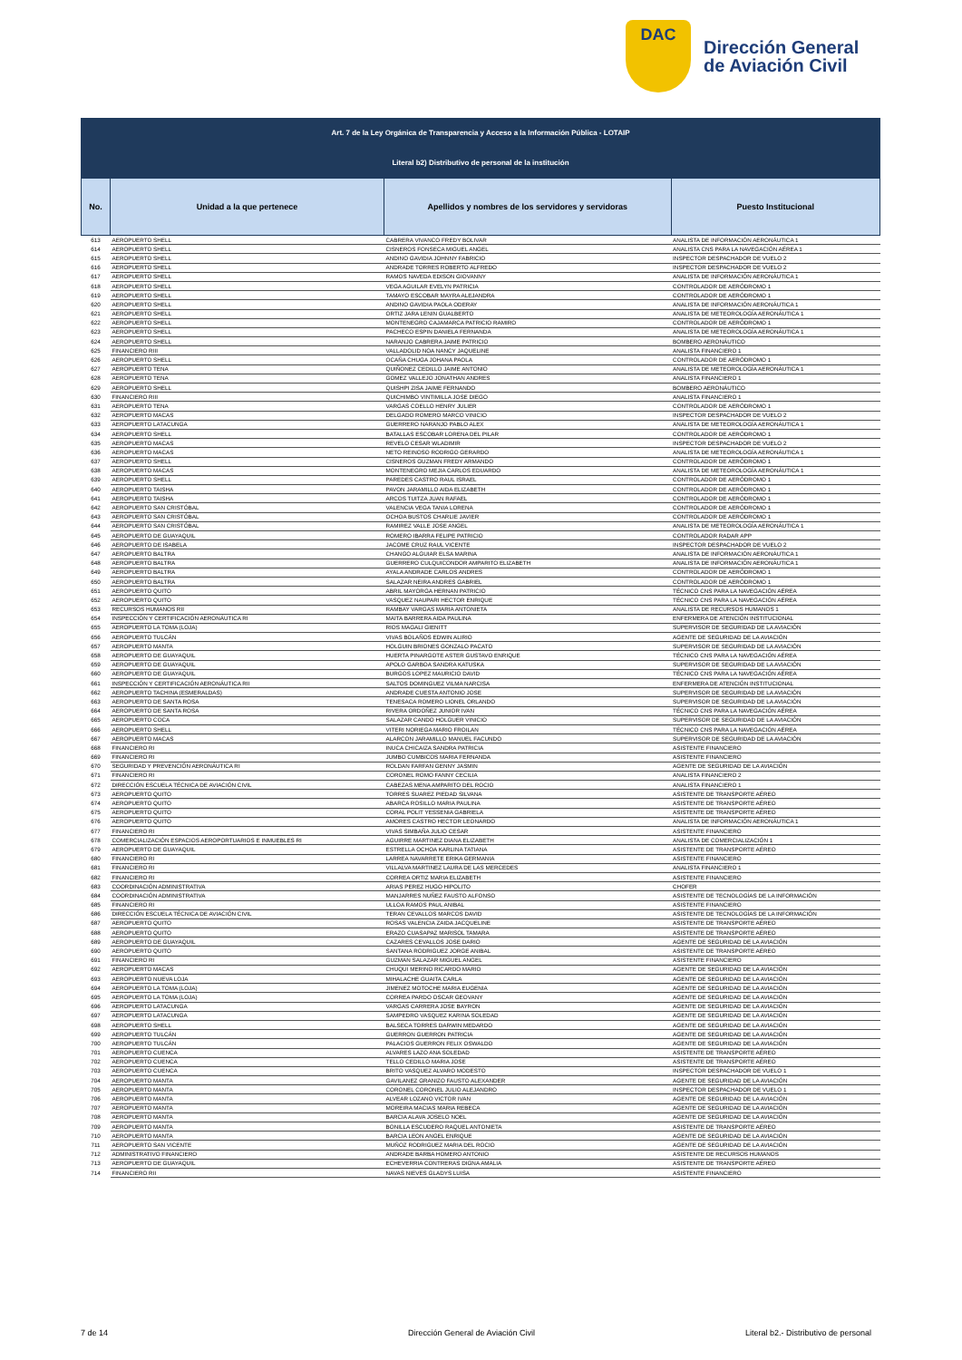DAC
Dirección General
de Aviación Civil
| Art. 7 de la Ley Orgánica de Transparencia y Acceso a la Información Pública - LOTAIP | | | |
| Literal b2) Distributivo de personal de la institución | | | |
| No. | Unidad a la que pertenece | Apellidos y nombres de los servidores y servidoras | Puesto Institucional |
| 613 | AEROPUERTO SHELL | CABRERA VIVANCO FREDY BOLIVAR | ANALISTA DE INFORMACIÓN AERONÁUTICA 1 |
| 614 | AEROPUERTO SHELL | CISNEROS FONSECA MIGUEL ANGEL | ANALISTA CNS PARA LA NAVEGACIÓN AÉREA 1 |
| 615 | AEROPUERTO SHELL | ANDINO GAVIDIA JOHNNY FABRICIO | INSPECTOR DESPACHADOR DE VUELO 2 |
| 616 | AEROPUERTO SHELL | ANDRADE TORRES ROBERTO ALFREDO | INSPECTOR DESPACHADOR DE VUELO 2 |
| 617 | AEROPUERTO SHELL | RAMOS NAVEDA EDISON GIOVANNY | ANALISTA DE INFORMACIÓN AERONÁUTICA 1 |
| 618 | AEROPUERTO SHELL | VEGA AGUILAR EVELYN PATRICIA | CONTROLADOR DE AERÓDROMO 1 |
| 619 | AEROPUERTO SHELL | TAMAYO ESCOBAR MAYRA ALEJANDRA | CONTROLADOR DE AERÓDROMO 1 |
| 620 | AEROPUERTO SHELL | ANDINO GAVIDIA PAOLA ODERAY | ANALISTA DE INFORMACIÓN AERONÁUTICA 1 |
| 621 | AEROPUERTO SHELL | ORTIZ JARA LENIN GUALBERTO | ANALISTA DE METEOROLOGÍA AERONÁUTICA 1 |
| 622 | AEROPUERTO SHELL | MONTENEGRO CAJAMARCA PATRICIO RAMIRO | CONTROLADOR DE AERÓDROMO 1 |
| 623 | AEROPUERTO SHELL | PACHECO ESPIN DANIELA FERNANDA | ANALISTA DE METEOROLOGÍA AERONÁUTICA 1 |
| 624 | AEROPUERTO SHELL | NARANJO CABRERA JAIME PATRICIO | BOMBERO AERONÁUTICO |
| 625 | FINANCIERO RIII | VALLADOLID NOA NANCY JAQUELINE | ANALISTA FINANCIERO 1 |
| 626 | AEROPUERTO SHELL | OCAÑA CHUGA JOHANA PAOLA | CONTROLADOR DE AERÓDROMO 1 |
| 627 | AEROPUERTO TENA | QUIÑONEZ CEDILLO JAIME ANTONIO | ANALISTA DE METEOROLOGÍA AERONÁUTICA 1 |
| 628 | AEROPUERTO TENA | GOMEZ VALLEJO JONATHAN ANDRES | ANALISTA FINANCIERO 1 |
| 629 | AEROPUERTO SHELL | QUISHPI ZISA JAIME FERNANDO | BOMBERO AERONÁUTICO |
| 630 | FINANCIERO RIII | QUICHIMBO VINTIMILLA JOSE DIEGO | ANALISTA FINANCIERO 1 |
| 631 | AEROPUERTO TENA | VARGAS COELLO HENRY JULIER | CONTROLADOR DE AERÓDROMO 1 |
| 632 | AEROPUERTO MACAS | DELGADO ROMERO MARCO VINICIO | INSPECTOR DESPACHADOR DE VUELO 2 |
| 633 | AEROPUERTO LATACUNGA | GUERRERO NARANJO PABLO ALEX | ANALISTA DE METEOROLOGÍA AERONÁUTICA 1 |
| 634 | AEROPUERTO SHELL | BATALLAS ESCOBAR LORENA DEL PILAR | CONTROLADOR DE AERÓDROMO 1 |
| 635 | AEROPUERTO MACAS | REVELO CESAR WLADIMIR | INSPECTOR DESPACHADOR DE VUELO 2 |
| 636 | AEROPUERTO MACAS | NETO REINOSO RODRIGO GERARDO | ANALISTA DE METEOROLOGÍA AERONÁUTICA 1 |
| 637 | AEROPUERTO SHELL | CISNEROS GUZMAN FREDY ARMANDO | CONTROLADOR DE AERÓDROMO 1 |
| 638 | AEROPUERTO MACAS | MONTENEGRO MEJIA CARLOS EDUARDO | ANALISTA DE METEOROLOGÍA AERONÁUTICA 1 |
| 639 | AEROPUERTO SHELL | PAREDES CASTRO RAUL ISRAEL | CONTROLADOR DE AERÓDROMO 1 |
| 640 | AEROPUERTO TAISHA | PAVON JARAMILLO AIDA ELIZABETH | CONTROLADOR DE AERÓDROMO 1 |
| 641 | AEROPUERTO TAISHA | ARCOS TUITZA JUAN RAFAEL | CONTROLADOR DE AERÓDROMO 1 |
| 642 | AEROPUERTO SAN CRISTÓBAL | VALENCIA VEGA TANIA LORENA | CONTROLADOR DE AERÓDROMO 1 |
| 643 | AEROPUERTO SAN CRISTÓBAL | OCHOA BUSTOS CHARLIE JAVIER | CONTROLADOR DE AERÓDROMO 1 |
| 644 | AEROPUERTO SAN CRISTÓBAL | RAMIREZ VALLE JOSE ANGEL | ANALISTA DE METEOROLOGÍA AERONÁUTICA 1 |
| 645 | AEROPUERTO DE GUAYAQUIL | ROMERO IBARRA FELIPE PATRICIO | CONTROLADOR RADAR APP |
| 646 | AEROPUERTO DE ISABELA | JACOME CRUZ RAUL VICENTE | INSPECTOR DESPACHADOR DE VUELO 2 |
| 647 | AEROPUERTO BALTRA | CHANGO ALGUIAR ELSA MARINA | ANALISTA DE INFORMACIÓN AERONÁUTICA 1 |
| 648 | AEROPUERTO BALTRA | GUERRERO CULQUICONDOR AMPARITO ELIZABETH | ANALISTA DE INFORMACIÓN AERONÁUTICA 1 |
| 649 | AEROPUERTO BALTRA | AYALA ANDRADE CARLOS ANDRES | CONTROLADOR DE AERÓDROMO 1 |
| 650 | AEROPUERTO BALTRA | SALAZAR NEIRA ANDRES GABRIEL | CONTROLADOR DE AERÓDROMO 1 |
| 651 | AEROPUERTO QUITO | ABRIL MAYORGA HERNAN PATRICIO | TÉCNICO CNS PARA LA NAVEGACIÓN AÉREA |
| 652 | AEROPUERTO QUITO | VASQUEZ NAUPARI HECTOR ENRIQUE | TÉCNICO CNS PARA LA NAVEGACIÓN AÉREA |
| 653 | RECURSOS HUMANOS RII | RAMBAY VARGAS MARIA ANTONIETA | ANALISTA DE RECURSOS HUMANOS 1 |
| 654 | INSPECCIÓN Y CERTIFICACIÓN AERONÁUTICA RI | MAITA BARRERA AIDA PAULINA | ENFERMERA DE ATENCIÓN INSTITUCIONAL |
| 655 | AEROPUERTO LA TOMA (LOJA) | RIOS MAGALI GIENITT | SUPERVISOR DE SEGURIDAD DE LA AVIACIÓN |
| 656 | AEROPUERTO TULCÁN | VIVAS BOLAÑOS EDWIN ALIRIO | AGENTE DE SEGURIDAD DE LA AVIACIÓN |
| 657 | AEROPUERTO MANTA | HOLGUIN BRIONES GONZALO PACATO | SUPERVISOR DE SEGURIDAD DE LA AVIACIÓN |
| 658 | AEROPUERTO DE GUAYAQUIL | HUERTA PINARGOTE ASTER GUSTAVO ENRIQUE | TÉCNICO CNS PARA LA NAVEGACIÓN AÉREA |
| 659 | AEROPUERTO DE GUAYAQUIL | APOLO GARBOA SANDRA KATUSKA | SUPERVISOR DE SEGURIDAD DE LA AVIACIÓN |
| 660 | AEROPUERTO DE GUAYAQUIL | BURGOS LOPEZ MAURICIO DAVID | TÉCNICO CNS PARA LA NAVEGACIÓN AÉREA |
| 661 | INSPECCIÓN Y CERTIFICACIÓN AERONÁUTICA RII | SALTOS DOMINGUEZ VILMA NARCISA | ENFERMERA DE ATENCIÓN INSTITUCIONAL |
| 662 | AEROPUERTO TACHINA (ESMERALDAS) | ANDRADE CUESTA ANTONIO JOSE | SUPERVISOR DE SEGURIDAD DE LA AVIACIÓN |
| 663 | AEROPUERTO DE SANTA ROSA | TENESACA ROMERO LIONEL ORLANDO | SUPERVISOR DE SEGURIDAD DE LA AVIACIÓN |
| 664 | AEROPUERTO DE SANTA ROSA | RIVERA ORDOÑEZ JUNIOR IVAN | TÉCNICO CNS PARA LA NAVEGACIÓN AÉREA |
| 665 | AEROPUERTO COCA | SALAZAR CANDO HOLGUER VINICIO | SUPERVISOR DE SEGURIDAD DE LA AVIACIÓN |
| 666 | AEROPUERTO SHELL | VITERI NORIEGA MARIO FROILAN | TÉCNICO CNS PARA LA NAVEGACIÓN AÉREA |
| 667 | AEROPUERTO MACAS | ALARCON JARAMILLO MANUEL FACUNDO | SUPERVISOR DE SEGURIDAD DE LA AVIACIÓN |
| 668 | FINANCIERO RI | INUCA CHICAIZA SANDRA PATRICIA | ASISTENTE FINANCIERO |
| 669 | FINANCIERO RI | JUMBO CUMBICOS MARIA FERNANDA | ASISTENTE FINANCIERO |
| 670 | SEGURIDAD Y PREVENCIÓN AERONÁUTICA RI | ROLDAN FARFAN GENNY JASMIN | AGENTE DE SEGURIDAD DE LA AVIACIÓN |
| 671 | FINANCIERO RI | CORONEL ROMO FANNY CECILIA | ANALISTA FINANCIERO 2 |
| 672 | DIRECCIÓN ESCUELA TÉCNICA DE AVIACIÓN CIVIL | CABEZAS MENA AMPARITO DEL ROCIO | ANALISTA FINANCIERO 1 |
| 673 | AEROPUERTO QUITO | TORRES SUAREZ PIEDAD SILVANA | ASISTENTE DE TRANSPORTE AÉREO |
| 674 | AEROPUERTO QUITO | ABARCA ROSILLO MARIA PAULINA | ASISTENTE DE TRANSPORTE AÉREO |
| 675 | AEROPUERTO QUITO | CORAL POLIT YESSENIA GABRIELA | ASISTENTE DE TRANSPORTE AÉREO |
| 676 | AEROPUERTO QUITO | AMORES CASTRO HECTOR LEONARDO | ANALISTA DE INFORMACIÓN AERONÁUTICA 1 |
| 677 | FINANCIERO RI | VIVAS SIMBAÑA JULIO CESAR | ASISTENTE FINANCIERO |
| 678 | COMERCIALIZACIÓN ESPACIOS AEROPORTUARIOS E INMUEBLES RI | AGUIRRE MARTINEZ DIANA ELIZABETH | ANALISTA DE COMERCIALIZACIÓN 1 |
| 679 | AEROPUERTO DE GUAYAQUIL | ESTRELLA OCHOA KARLINA TATIANA | ASISTENTE DE TRANSPORTE AÉREO |
| 680 | FINANCIERO RI | LARREA NAVARRETE ERIKA GERMANIA | ASISTENTE FINANCIERO |
| 681 | FINANCIERO RI | VILLALVA MARTINEZ LAURA DE LAS MERCEDES | ANALISTA FINANCIERO 1 |
| 682 | FINANCIERO RI | CORREA ORTIZ MARIA ELIZABETH | ASISTENTE FINANCIERO |
| 683 | COORDINACIÓN ADMINISTRATIVA | ARIAS PEREZ HUGO HIPOLITO | CHOFER |
| 684 | COORDINACIÓN ADMINISTRATIVA | MANJARRES NUÑEZ FAUSTO ALFONSO | ASISTENTE DE TECNOLOGÍAS DE LA INFORMACIÓN |
| 685 | FINANCIERO RI | ULLOA RAMOS PAUL ANIBAL | ASISTENTE FINANCIERO |
| 686 | DIRECCIÓN ESCUELA TÉCNICA DE AVIACIÓN CIVIL | TERAN CEVALLOS MARCOS DAVID | ASISTENTE DE TECNOLOGÍAS DE LA INFORMACIÓN |
| 687 | AEROPUERTO QUITO | ROSAS VALENCIA ZAIDA JACQUELINE | ASISTENTE DE TRANSPORTE AÉREO |
| 688 | AEROPUERTO QUITO | ERAZO CUASAPAZ MARISOL TAMARA | ASISTENTE DE TRANSPORTE AÉREO |
| 689 | AEROPUERTO DE GUAYAQUIL | CAZARES CEVALLOS JOSE DARIO | AGENTE DE SEGURIDAD DE LA AVIACIÓN |
| 690 | AEROPUERTO QUITO | SANTANA RODRIGUEZ JORGE ANIBAL | ASISTENTE DE TRANSPORTE AÉREO |
| 691 | FINANCIERO RI | GUZMAN SALAZAR MIGUEL ANGEL | ASISTENTE FINANCIERO |
| 692 | AEROPUERTO MACAS | CHUQUI MERINO RICARDO MARIO | AGENTE DE SEGURIDAD DE LA AVIACIÓN |
| 693 | AEROPUERTO NUEVA LOJA | MIHALACHE GUAITA CARLA | AGENTE DE SEGURIDAD DE LA AVIACIÓN |
| 694 | AEROPUERTO LA TOMA (LOJA) | JIMENEZ MOTOCHE MARIA EUGENIA | AGENTE DE SEGURIDAD DE LA AVIACIÓN |
| 695 | AEROPUERTO LA TOMA (LOJA) | CORREA PARDO OSCAR GEOVANY | AGENTE DE SEGURIDAD DE LA AVIACIÓN |
| 696 | AEROPUERTO LATACUNGA | VARGAS CARRERA JOSE BAYRON | AGENTE DE SEGURIDAD DE LA AVIACIÓN |
| 697 | AEROPUERTO LATACUNGA | SAMPEDRO VASQUEZ KARINA SOLEDAD | AGENTE DE SEGURIDAD DE LA AVIACIÓN |
| 698 | AEROPUERTO SHELL | BALSECA TORRES DARWIN MEDARDO | AGENTE DE SEGURIDAD DE LA AVIACIÓN |
| 699 | AEROPUERTO TULCÁN | GUERRON GUERRON PATRICIA | AGENTE DE SEGURIDAD DE LA AVIACIÓN |
| 700 | AEROPUERTO TULCÁN | PALACIOS GUERRON FELIX OSWALDO | AGENTE DE SEGURIDAD DE LA AVIACIÓN |
| 701 | AEROPUERTO CUENCA | ALVARES LAZO ANA SOLEDAD | ASISTENTE DE TRANSPORTE AÉREO |
| 702 | AEROPUERTO CUENCA | TELLO CEDILLO MARIA JOSE | ASISTENTE DE TRANSPORTE AÉREO |
| 703 | AEROPUERTO CUENCA | BRITO VASQUEZ ALVARO MODESTO | INSPECTOR DESPACHADOR DE VUELO 1 |
| 704 | AEROPUERTO MANTA | GAVILANEZ GRANIZO FAUSTO ALEXANDER | AGENTE DE SEGURIDAD DE LA AVIACIÓN |
| 705 | AEROPUERTO MANTA | CORONEL CORONEL JULIO ALEJANDRO | INSPECTOR DESPACHADOR DE VUELO 1 |
| 706 | AEROPUERTO MANTA | ALVEAR LOZANO VICTOR IVAN | AGENTE DE SEGURIDAD DE LA AVIACIÓN |
| 707 | AEROPUERTO MANTA | MOREIRA MACIAS MARIA REBECA | AGENTE DE SEGURIDAD DE LA AVIACIÓN |
| 708 | AEROPUERTO MANTA | BARCIA ALAVA JOSELO NOEL | AGENTE DE SEGURIDAD DE LA AVIACIÓN |
| 709 | AEROPUERTO MANTA | BONILLA ESCUDERO RAQUEL ANTONIETA | ASISTENTE DE TRANSPORTE AÉREO |
| 710 | AEROPUERTO MANTA | BARCIA LEON ANGEL ENRIQUE | AGENTE DE SEGURIDAD DE LA AVIACIÓN |
| 711 | AEROPUERTO SAN VICENTE | MUÑOZ RODRIGUEZ MARIA DEL ROCIO | AGENTE DE SEGURIDAD DE LA AVIACIÓN |
| 712 | ADMINISTRATIVO FINANCIERO | ANDRADE BARBA HOMERO ANTONIO | ASISTENTE DE RECURSOS HUMANOS |
| 713 | AEROPUERTO DE GUAYAQUIL | ECHEVERRIA CONTRERAS DIGNA AMALIA | ASISTENTE DE TRANSPORTE AÉREO |
| 714 | FINANCIERO RII | NAVAS NIEVES GLADYS LUISA | ASISTENTE FINANCIERO |
7 de 14
Dirección General de Aviación Civil
Literal b2.- Distributivo de personal